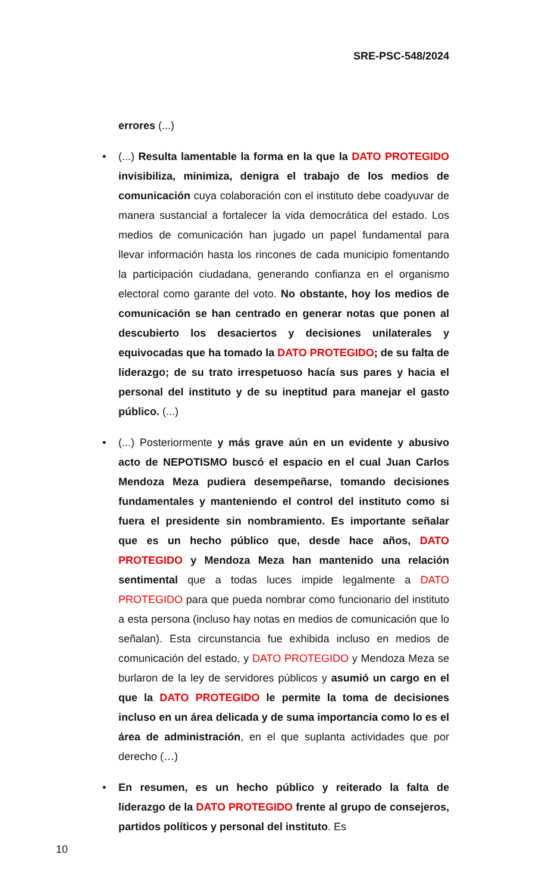SRE-PSC-548/2024
errores (...)
• (...) Resulta lamentable la forma en la que la DATO PROTEGIDO invisibiliza, minimiza, denigra el trabajo de los medios de comunicación cuya colaboración con el instituto debe coadyuvar de manera sustancial a fortalecer la vida democrática del estado. Los medios de comunicación han jugado un papel fundamental para llevar información hasta los rincones de cada municipio fomentando la participación ciudadana, generando confianza en el organismo electoral como garante del voto. No obstante, hoy los medios de comunicación se han centrado en generar notas que ponen al descubierto los desaciertos y decisiones unilaterales y equivocadas que ha tomado la DATO PROTEGIDO; de su falta de liderazgo; de su trato irrespetuoso hacía sus pares y hacia el personal del instituto y de su ineptitud para manejar el gasto público. (...)
• (...) Posteriormente y más grave aún en un evidente y abusivo acto de NEPOTISMO buscó el espacio en el cual Juan Carlos Mendoza Meza pudiera desempeñarse, tomando decisiones fundamentales y manteniendo el control del instituto como si fuera el presidente sin nombramiento. Es importante señalar que es un hecho público que, desde hace años, DATO PROTEGIDO y Mendoza Meza han mantenido una relación sentimental que a todas luces impide legalmente a DATO PROTEGIDO para que pueda nombrar como funcionario del instituto a esta persona (incluso hay notas en medios de comunicación que lo señalan). Esta circunstancia fue exhibida incluso en medios de comunicación del estado, y DATO PROTEGIDO y Mendoza Meza se burlaron de la ley de servidores públicos y asumió un cargo en el que la DATO PROTEGIDO le permite la toma de decisiones incluso en un área delicada y de suma importancia como lo es el área de administración, en el que suplanta actividades que por derecho (…)
• En resumen, es un hecho público y reiterado la falta de liderazgo de la DATO PROTEGIDO frente al grupo de consejeros, partidos políticos y personal del instituto. Es
10